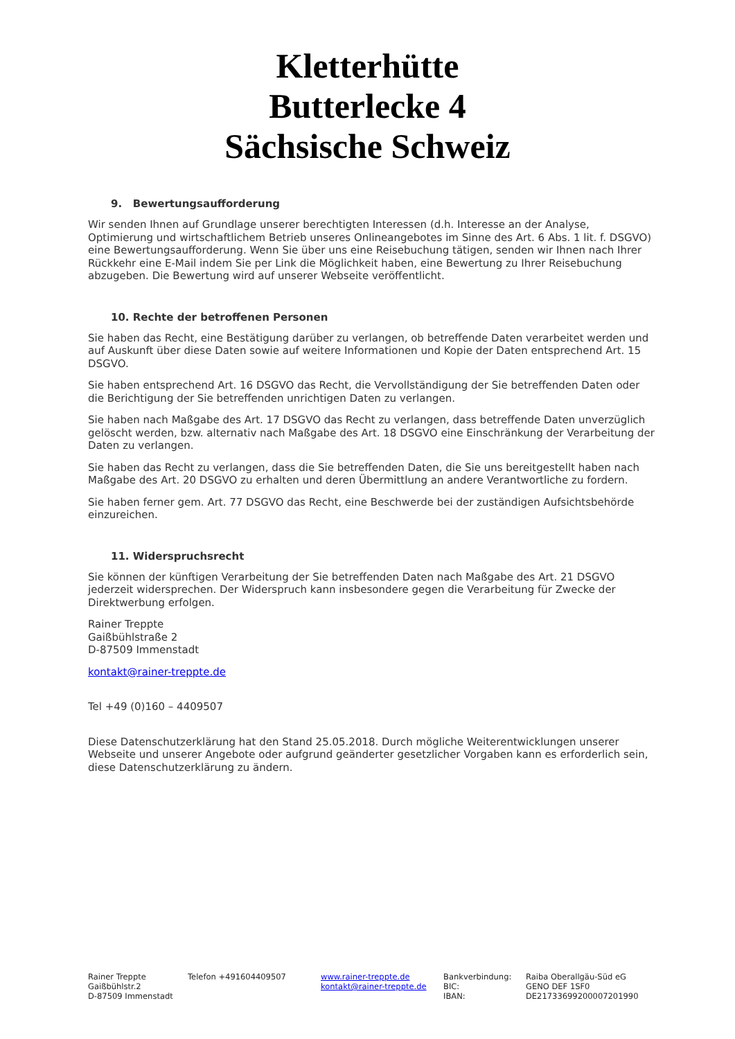Kletterhütte
Butterlecke 4
Sächsische Schweiz
9. Bewertungsaufforderung
Wir senden Ihnen auf Grundlage unserer berechtigten Interessen (d.h. Interesse an der Analyse, Optimierung und wirtschaftlichem Betrieb unseres Onlineangebotes im Sinne des Art. 6 Abs. 1 lit. f. DSGVO) eine Bewertungsaufforderung. Wenn Sie über uns eine Reisebuchung tätigen, senden wir Ihnen nach Ihrer Rückkehr eine E-Mail indem Sie per Link die Möglichkeit haben, eine Bewertung zu Ihrer Reisebuchung abzugeben. Die Bewertung wird auf unserer Webseite veröffentlicht.
10. Rechte der betroffenen Personen
Sie haben das Recht, eine Bestätigung darüber zu verlangen, ob betreffende Daten verarbeitet werden und auf Auskunft über diese Daten sowie auf weitere Informationen und Kopie der Daten entsprechend Art. 15 DSGVO.
Sie haben entsprechend Art. 16 DSGVO das Recht, die Vervollständigung der Sie betreffenden Daten oder die Berichtigung der Sie betreffenden unrichtigen Daten zu verlangen.
Sie haben nach Maßgabe des Art. 17 DSGVO das Recht zu verlangen, dass betreffende Daten unverzüglich gelöscht werden, bzw. alternativ nach Maßgabe des Art. 18 DSGVO eine Einschränkung der Verarbeitung der Daten zu verlangen.
Sie haben das Recht zu verlangen, dass die Sie betreffenden Daten, die Sie uns bereitgestellt haben nach Maßgabe des Art. 20 DSGVO zu erhalten und deren Übermittlung an andere Verantwortliche zu fordern.
Sie haben ferner gem. Art. 77 DSGVO das Recht, eine Beschwerde bei der zuständigen Aufsichtsbehörde einzureichen.
11. Widerspruchsrecht
Sie können der künftigen Verarbeitung der Sie betreffenden Daten nach Maßgabe des Art. 21 DSGVO jederzeit widersprechen. Der Widerspruch kann insbesondere gegen die Verarbeitung für Zwecke der Direktwerbung erfolgen.
Rainer Treppte
Gaißbühlstraße 2
D-87509 Immenstadt
kontakt@rainer-treppte.de
Tel +49 (0)160 – 4409507
Diese Datenschutzerklärung hat den Stand 25.05.2018. Durch mögliche Weiterentwicklungen unserer Webseite und unserer Angebote oder aufgrund geänderter gesetzlicher Vorgaben kann es erforderlich sein, diese Datenschutzerklärung zu ändern.
Rainer Treppte
Gaißbühlstr.2
D-87509 Immenstadt
Telefon +491604409507 www.rainer-treppte.de
kontakt@rainer-treppte.de
Bankverbindung:
BIC:
IBAN:
Raiba Oberallgäu-Süd eG
GENO DEF 1SF0
DE21733699200007201990